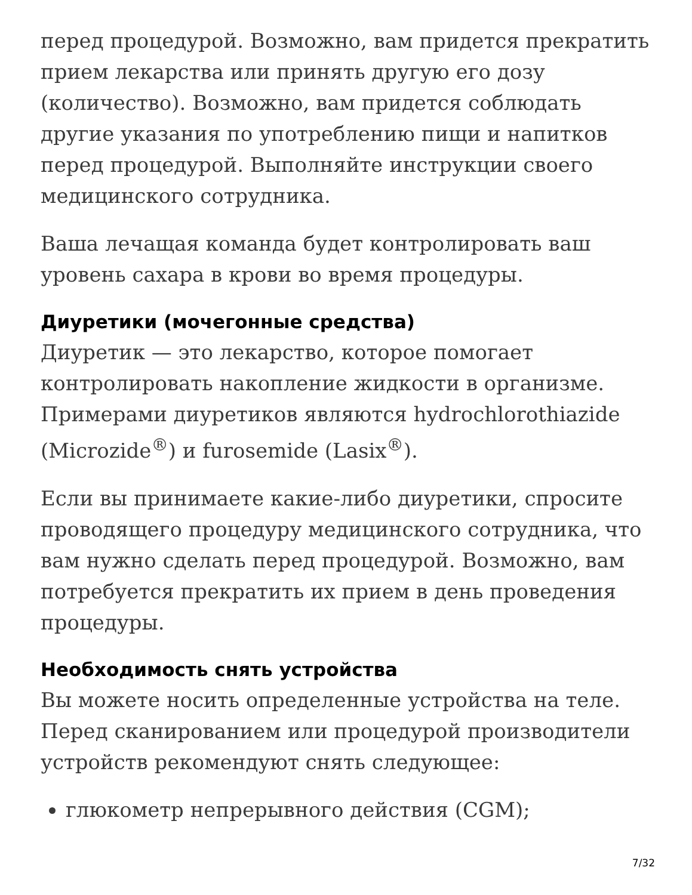перед процедурой. Возможно, вам придется прекратить прием лекарства или принять другую его дозу (количество). Возможно, вам придется соблюдать другие указания по употреблению пищи и напитков перед процедурой. Выполняйте инструкции своего медицинского сотрудника.
Ваша лечащая команда будет контролировать ваш уровень сахара в крови во время процедуры.
Диуретики (мочегонные средства)
Диуретик — это лекарство, которое помогает контролировать накопление жидкости в организме. Примерами диуретиков являются hydrochlorothiazide (Microzide<sup>®</sup>) и furosemide (Lasix<sup>®</sup>).
Если вы принимаете какие-либо диуретики, спросите проводящего процедуру медицинского сотрудника, что вам нужно сделать перед процедурой. Возможно, вам потребуется прекратить их прием в день проведения процедуры.
Необходимость снять устройства
Вы можете носить определенные устройства на теле. Перед сканированием или процедурой производители устройств рекомендуют снять следующее:
глюкометр непрерывного действия (CGM);
7/32